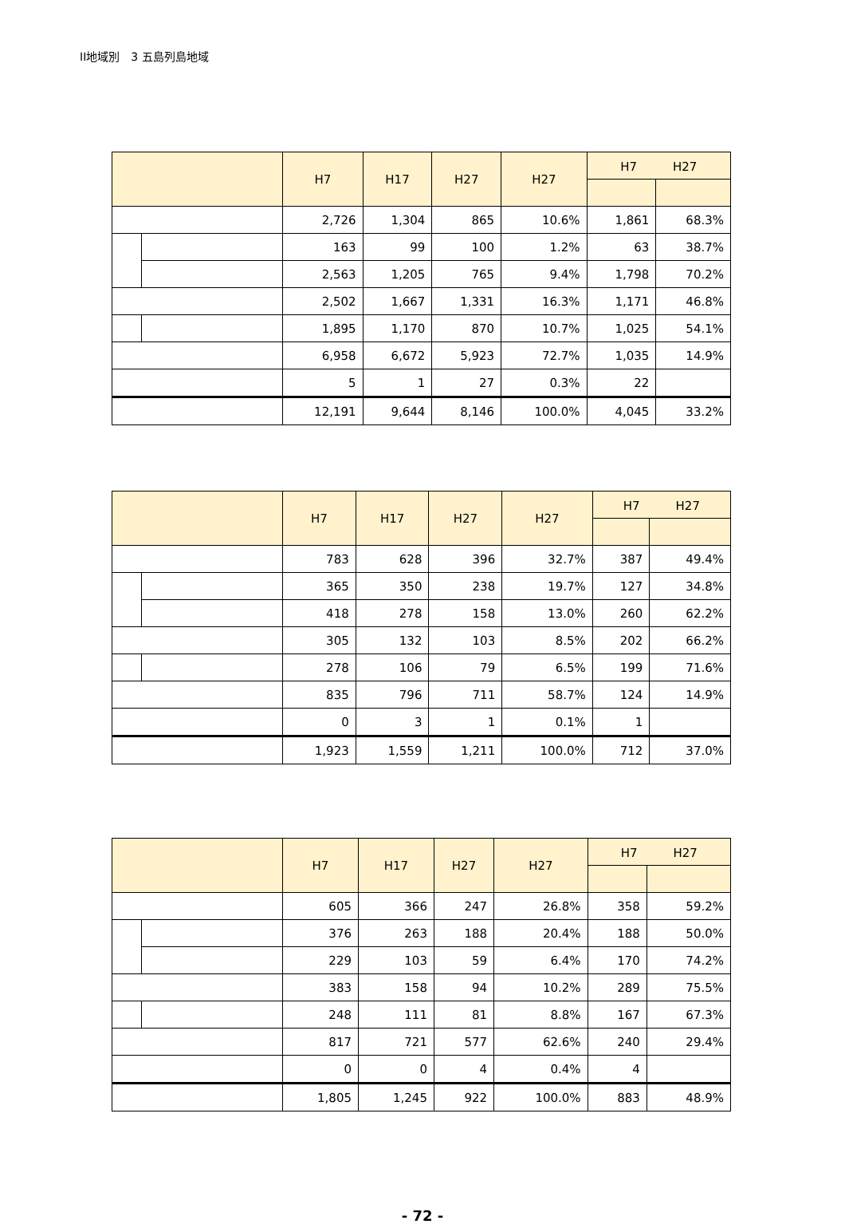II地域別　3 五島列島地域
| | | H7 | H17 | H27 | H27 | H7 H27 | |
| --- | --- | --- | --- | --- | --- | --- | --- |
| | | 2,726 | 1,304 | 865 | 10.6% | 1,861 | 68.3% |
| | | 163 | 99 | 100 | 1.2% | 63 | 38.7% |
| | | 2,563 | 1,205 | 765 | 9.4% | 1,798 | 70.2% |
| | | 2,502 | 1,667 | 1,331 | 16.3% | 1,171 | 46.8% |
| | | 1,895 | 1,170 | 870 | 10.7% | 1,025 | 54.1% |
| | | 6,958 | 6,672 | 5,923 | 72.7% | 1,035 | 14.9% |
| | | 5 | 1 | 27 | 0.3% | 22 | |
| | | 12,191 | 9,644 | 8,146 | 100.0% | 4,045 | 33.2% |
| | | H7 | H17 | H27 | H27 | H7 H27 | |
| --- | --- | --- | --- | --- | --- | --- | --- |
| | | 783 | 628 | 396 | 32.7% | 387 | 49.4% |
| | | 365 | 350 | 238 | 19.7% | 127 | 34.8% |
| | | 418 | 278 | 158 | 13.0% | 260 | 62.2% |
| | | 305 | 132 | 103 | 8.5% | 202 | 66.2% |
| | | 278 | 106 | 79 | 6.5% | 199 | 71.6% |
| | | 835 | 796 | 711 | 58.7% | 124 | 14.9% |
| | | 0 | 3 | 1 | 0.1% | 1 | |
| | | 1,923 | 1,559 | 1,211 | 100.0% | 712 | 37.0% |
| | | H7 | H17 | H27 | H27 | H7 H27 | |
| --- | --- | --- | --- | --- | --- | --- | --- |
| | | 605 | 366 | 247 | 26.8% | 358 | 59.2% |
| | | 376 | 263 | 188 | 20.4% | 188 | 50.0% |
| | | 229 | 103 | 59 | 6.4% | 170 | 74.2% |
| | | 383 | 158 | 94 | 10.2% | 289 | 75.5% |
| | | 248 | 111 | 81 | 8.8% | 167 | 67.3% |
| | | 817 | 721 | 577 | 62.6% | 240 | 29.4% |
| | | 0 | 0 | 4 | 0.4% | 4 | |
| | | 1,805 | 1,245 | 922 | 100.0% | 883 | 48.9% |
- 72 -